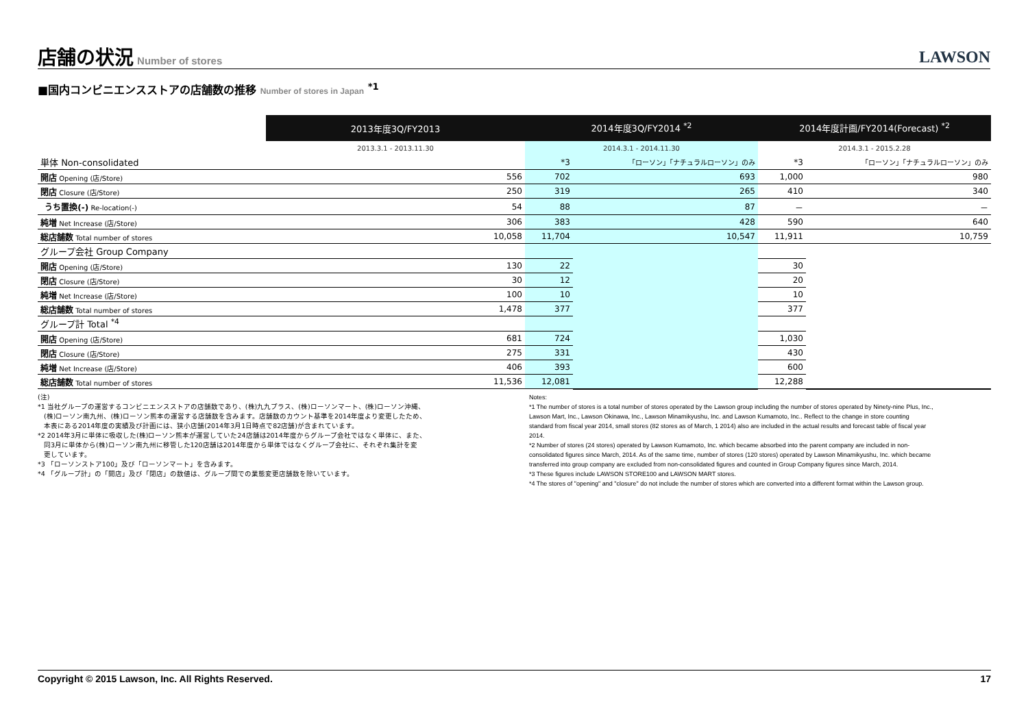店舗の状況
Number of stores
LAWSON
■国内コンビニエンスストアの店舗数の推移 Number of stores in Japan <sup>*1</sup>
| | 2013年度3Q/FY2013 | 2014年度3Q/FY2014 <sup>*2</sup> | | 2014年度計画/FY2014(Forecast) <sup>*2</sup> | |
| --- | --- | --- | --- | --- | --- |
| | 2013.3.1 - 2013.11.30 | 2014.3.1 - 2014.11.30 | | 2014.3.1 - 2015.2.28 | |
| 単体 Non-consolidated | | *3 | 「ローソン」「ナチュラルローソン」のみ | *3 | 「ローソン」「ナチュラルローソン」のみ |
| 開店 Opening (店/Store) | 556 | 702 | 693 | 1,000 | 980 |
| 閉店 Closure (店/Store) | 250 | 319 | 265 | 410 | 340 |
| うち置換(-) Re-location(-) | 54 | 88 | 87 | － | － |
| 純増 Net Increase (店/Store) | 306 | 383 | 428 | 590 | 640 |
| 総店舗数 Total number of stores | 10,058 | 11,704 | 10,547 | 11,911 | 10,759 |
| グループ会社 Group Company | | | | | |
| 開店 Opening (店/Store) | 130 | 22 | | 30 | |
| 閉店 Closure (店/Store) | 30 | 12 | | 20 | |
| 純増 Net Increase (店/Store) | 100 | 10 | | 10 | |
| 総店舗数 Total number of stores | 1,478 | 377 | | 377 | |
| グループ計 Total <sup>*4</sup> | | | | | |
| 開店 Opening (店/Store) | 681 | 724 | | 1,030 | |
| 閉店 Closure (店/Store) | 275 | 331 | | 430 | |
| 純増 Net Increase (店/Store) | 406 | 393 | | 600 | |
| 総店舗数 Total number of stores | 11,536 | 12,081 | | 12,288 | |
(注)
*1 当社グループの運営するコンビニエンスストアの店舗数であり、(株)九九プラス、(株)ローソンマート、(株)ローソン沖縄、
(株)ローソン南九州、(株)ローソン熊本の運営する店舗数を含みます。店舗数のカウント基準を2014年度より変更したため、
本表にある2014年度の実績及び計画には、狭小店舗(2014年3月1日時点で82店舗)が含まれています。
*2 2014年3月に単体に吸収した(株)ローソン熊本が運営していた24店舗は2014年度からグループ会社ではなく単体に、また、
同3月に単体から(株)ローソン南九州に移管した120店舗は2014年度から単体ではなくグループ会社に、それぞれ集計を変
更しています。
*3 「ローソンストア100」及び「ローソンマート」を含みます。
*4 「グループ計」の「開店」及び「閉店」の数値は、グループ間での業態変更店舗数を除いています。
Notes:
*1 The number of stores is a total number of stores operated by the Lawson group including the number of stores operated by Ninety-nine Plus, Inc., Lawson Mart, Inc., Lawson Okinawa, Inc., Lawson Minamikyushu, Inc. and Lawson Kumamoto, Inc.. Reflect to the change in store counting standard from fiscal year 2014, small stores (82 stores as of March, 1 2014) also are included in the actual results and forecast table of fiscal year 2014.
*2 Number of stores (24 stores) operated by Lawson Kumamoto, Inc. which became absorbed into the parent company are included in non-consolidated figures since March, 2014. As of the same time, number of stores (120 stores) operated by Lawson Minamikyushu, Inc. which became transferred into group company are excluded from non-consolidated figures and counted in Group Company figures since March, 2014.
*3 These figures include LAWSON STORE100 and LAWSON MART stores.
*4 The stores of "opening" and "closure" do not include the number of stores which are converted into a different format within the Lawson group.
Copyright © 2015 Lawson, Inc. All Rights Reserved. 17